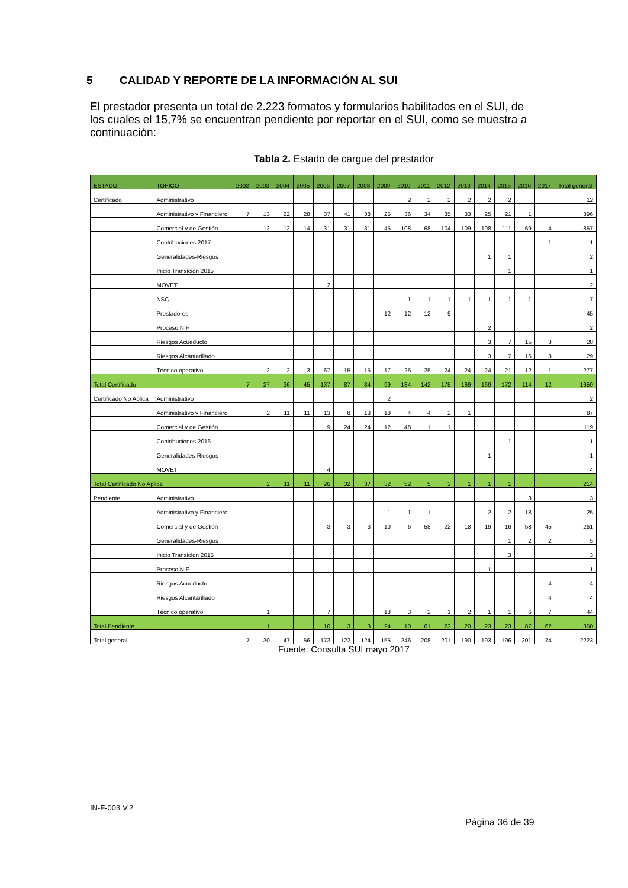5 CALIDAD Y REPORTE DE LA INFORMACIÓN AL SUI
El prestador presenta un total de 2.223 formatos y formularios habilitados en el SUI, de los cuales el 15,7% se encuentran pendiente por reportar en el SUI, como se muestra a continuación:
Tabla 2. Estado de cargue del prestador
| ESTADO | TOPICO | 2002 | 2003 | 2004 | 2005 | 2006 | 2007 | 2008 | 2009 | 2010 | 2011 | 2012 | 2013 | 2014 | 2015 | 2016 | 2017 | Total general |
| --- | --- | --- | --- | --- | --- | --- | --- | --- | --- | --- | --- | --- | --- | --- | --- | --- | --- | --- |
| Certificado | Administrativo | | | | | | | | | 2 | 2 | 2 | 2 | 2 | 2 | | | 12 |
| | Administrativo y Financiero | 7 | 13 | 22 | 28 | 37 | 41 | 38 | 25 | 36 | 34 | 35 | 33 | 25 | 21 | 1 | | 396 |
| | Comercial y de Gestión | | 12 | 12 | 14 | 31 | 31 | 31 | 45 | 108 | 68 | 104 | 109 | 108 | 111 | 69 | 4 | 857 |
| | Contribuciones 2017 | | | | | | | | | | | | | | | | 1 | 1 |
| | Generalidades-Riesgos | | | | | | | | | | | | | 1 | 1 | | | 2 |
| | Inicio Transición 2015 | | | | | | | | | | | | | | 1 | | | 1 |
| | MOVET | | | | | 2 | | | | | | | | | | | | 2 |
| | NSC | | | | | | | | | 1 | 1 | 1 | 1 | 1 | 1 | 1 | | 7 |
| | Prestadores | | | | | | | | 12 | 12 | 12 | 9 | | | | | | 45 |
| | Proceso NIF | | | | | | | | | | | | | 2 | | | | 2 |
| | Riesgos Acueducto | | | | | | | | | | | | | 3 | 7 | 15 | 3 | 28 |
| | Riesgos Alcantarillado | | | | | | | | | | | | | 3 | 7 | 16 | 3 | 29 |
| | Técnico operativo | | 2 | 2 | 3 | 67 | 15 | 15 | 17 | 25 | 25 | 24 | 24 | 24 | 21 | 12 | 1 | 277 |
| Total Certificado | | 7 | 27 | 36 | 45 | 137 | 87 | 84 | 99 | 184 | 142 | 175 | 169 | 169 | 172 | 114 | 12 | 1659 |
| Certificado No Aplica | Administrativo | | | | | | | | 2 | | | | | | | | | 2 |
| | Administrativo y Financiero | | 2 | 11 | 11 | 13 | 8 | 13 | 18 | 4 | 4 | 2 | 1 | | | | | 87 |
| | Comercial y de Gestión | | | | | 9 | 24 | 24 | 12 | 48 | 1 | 1 | | | | | | 119 |
| | Contribuciones 2016 | | | | | | | | | | | | | | 1 | | | 1 |
| | Generalidades-Riesgos | | | | | | | | | | | | | 1 | | | | 1 |
| | MOVET | | | | | 4 | | | | | | | | | | | | 4 |
| Total Certificado No Aplica | | | 2 | 11 | 11 | 26 | 32 | 37 | 32 | 52 | 5 | 3 | 1 | 1 | 1 | | | 214 |
| Pendiente | Administrativo | | | | | | | | | | | | | | | 3 | | 3 |
| | Administrativo y Financiero | | | | | | | | 1 | 1 | 1 | | | 2 | 2 | 18 | | 25 |
| | Comercial y de Gestión | | | | | 3 | 3 | 3 | 10 | 6 | 58 | 22 | 18 | 19 | 16 | 58 | 45 | 261 |
| | Generalidades-Riesgos | | | | | | | | | | | | | | 1 | 2 | 2 | 5 |
| | Inicio Transicion 2015 | | | | | | | | | | | | | | 3 | | | 3 |
| | Proceso NIF | | | | | | | | | | | | | 1 | | | | 1 |
| | Riesgos Acueducto | | | | | | | | | | | | | | | | 4 | 4 |
| | Riesgos Alcantarillado | | | | | | | | | | | | | | | | 4 | 4 |
| | Técnico operativo | | 1 | | | 7 | | | 13 | 3 | 2 | 1 | 2 | 1 | 1 | 6 | 7 | 44 |
| Total Pendiente | | | 1 | | | 10 | 3 | 3 | 24 | 10 | 61 | 23 | 20 | 23 | 23 | 87 | 62 | 350 |
| Total general | | 7 | 30 | 47 | 56 | 173 | 122 | 124 | 155 | 246 | 208 | 201 | 190 | 193 | 196 | 201 | 74 | 2223 |
Fuente: Consulta SUI mayo 2017
IN-F-003 V.2
Página 36 de 39